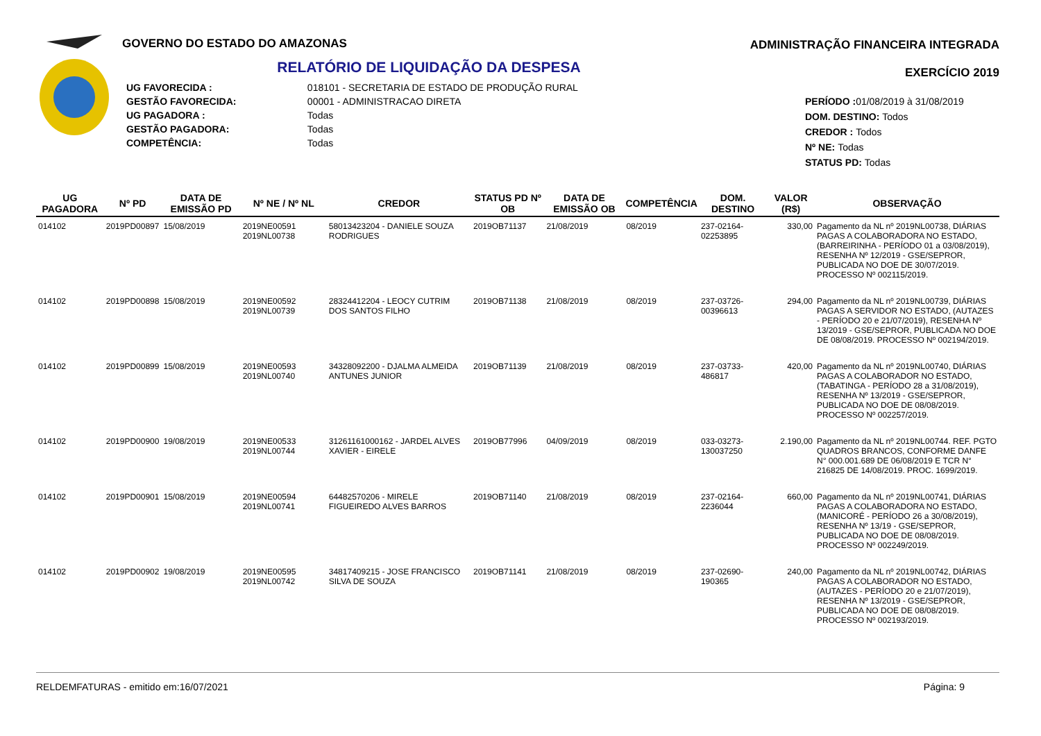GOVERNO DO ESTADO DO AMAZONAS
RELATÓRIO DE LIQUIDAÇÃO DA DESPESA
| UG FAVORECIDA : | 018101 - SECRETARIA DE ESTADO DE PRODUÇÃO RURAL |
| GESTÃO FAVORECIDA: | 00001 - ADMINISTRACAO DIRETA |
| UG PAGADORA : | Todas |
| GESTÃO PAGADORA: | Todas |
| COMPETÊNCIA: | Todas |
ADMINISTRAÇÃO FINANCEIRA INTEGRADA
EXERCÍCIO 2019
PERÍODO : 01/08/2019 à 31/08/2019
DOM. DESTINO: Todos
CREDOR : Todos
Nº NE: Todas
STATUS PD: Todas
| UG PAGADORA | Nº PD | DATA DE EMISSÃO PD | Nº NE / Nº NL | CREDOR | STATUS PD Nº OB | DATA DE EMISSÃO OB | COMPETÊNCIA | DOM. DESTINO | VALOR (R$) | OBSERVAÇÃO |
| --- | --- | --- | --- | --- | --- | --- | --- | --- | --- | --- |
| 014102 | 2019PD00897 | 15/08/2019 | 2019NE00591 2019NL00738 | 58013423204 - DANIELE SOUZA RODRIGUES | 2019OB71137 | 21/08/2019 | 08/2019 | 237-02164-02253895 | 330,00 | Pagamento da NL nº 2019NL00738, DIÁRIAS PAGAS A COLABORADORA NO ESTADO, (BARREIRINHA - PERÍODO 01 a 03/08/2019), RESENHA Nº 12/2019 - GSE/SEPROR, PUBLICADA NO DOE DE 30/07/2019. PROCESSO Nº 002115/2019. |
| 014102 | 2019PD00898 | 15/08/2019 | 2019NE00592 2019NL00739 | 28324412204 - LEOCY CUTRIM DOS SANTOS FILHO | 2019OB71138 | 21/08/2019 | 08/2019 | 237-03726-00396613 | 294,00 | Pagamento da NL nº 2019NL00739, DIÁRIAS PAGAS A SERVIDOR NO ESTADO, (AUTAZES - PERÍODO 20 e 21/07/2019), RESENHA Nº 13/2019 - GSE/SEPROR, PUBLICADA NO DOE DE 08/08/2019. PROCESSO Nº 002194/2019. |
| 014102 | 2019PD00899 | 15/08/2019 | 2019NE00593 2019NL00740 | 34328092200 - DJALMA ALMEIDA ANTUNES JUNIOR | 2019OB71139 | 21/08/2019 | 08/2019 | 237-03733-486817 | 420,00 | Pagamento da NL nº 2019NL00740, DIÁRIAS PAGAS A COLABORADOR NO ESTADO, (TABATINGA - PERÍODO 28 a 31/08/2019), RESENHA Nº 13/2019 - GSE/SEPROR, PUBLICADA NO DOE DE 08/08/2019. PROCESSO Nº 002257/2019. |
| 014102 | 2019PD00900 | 19/08/2019 | 2019NE00533 2019NL00744 | 31261161000162 - JARDEL ALVES XAVIER - EIRELE | 2019OB77996 | 04/09/2019 | 08/2019 | 033-03273-130037250 | 2.190,00 | Pagamento da NL nº 2019NL00744. REF. PGTO QUADROS BRANCOS, CONFORME DANFE N° 000.001.689 DE 06/08/2019 E TCR N° 216825 DE 14/08/2019. PROC. 1699/2019. |
| 014102 | 2019PD00901 | 15/08/2019 | 2019NE00594 2019NL00741 | 64482570206 - MIRELE FIGUEIREDO ALVES BARROS | 2019OB71140 | 21/08/2019 | 08/2019 | 237-02164-2236044 | 660,00 | Pagamento da NL nº 2019NL00741, DIÁRIAS PAGAS A COLABORADORA NO ESTADO, (MANICORÉ - PERÍODO 26 a 30/08/2019), RESENHA Nº 13/19 - GSE/SEPROR, PUBLICADA NO DOE DE 08/08/2019. PROCESSO Nº 002249/2019. |
| 014102 | 2019PD00902 | 19/08/2019 | 2019NE00595 2019NL00742 | 34817409215 - JOSE FRANCISCO SILVA DE SOUZA | 2019OB71141 | 21/08/2019 | 08/2019 | 237-02690-190365 | 240,00 | Pagamento da NL nº 2019NL00742, DIÁRIAS PAGAS A COLABORADOR NO ESTADO, (AUTAZES - PERÍODO 20 e 21/07/2019), RESENHA Nº 13/2019 - GSE/SEPROR, PUBLICADA NO DOE DE 08/08/2019. PROCESSO Nº 002193/2019. |
RELDEMFATURAS - emitido em:16/07/2021 Página: 9